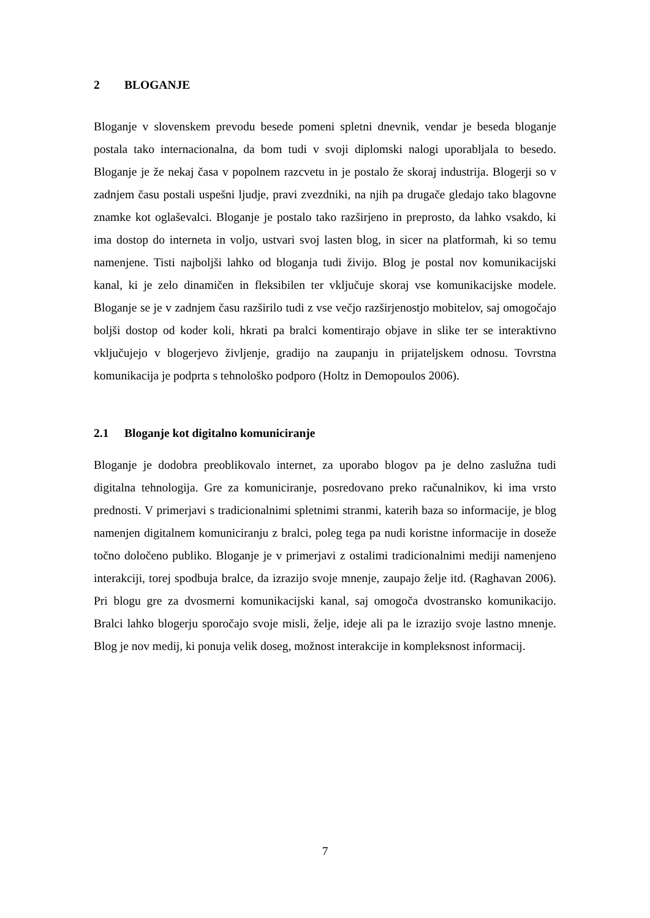2 BLOGANJE
Bloganje v slovenskem prevodu besede pomeni spletni dnevnik, vendar je beseda bloganje postala tako internacionalna, da bom tudi v svoji diplomski nalogi uporabljala to besedo. Bloganje je že nekaj časa v popolnem razcvetu in je postalo že skoraj industrija. Blogerji so v zadnjem času postali uspešni ljudje, pravi zvezdniki, na njih pa drugače gledajo tako blagovne znamke kot oglaševalci. Bloganje je postalo tako razširjeno in preprosto, da lahko vsakdo, ki ima dostop do interneta in voljo, ustvari svoj lasten blog, in sicer na platformah, ki so temu namenjene. Tisti najboljši lahko od bloganja tudi živijo. Blog je postal nov komunikacijski kanal, ki je zelo dinamičen in fleksibilen ter vključuje skoraj vse komunikacijske modele. Bloganje se je v zadnjem času razširilo tudi z vse večjo razširjenostjo mobitelov, saj omogočajo boljši dostop od koder koli, hkrati pa bralci komentirajo objave in slike ter se interaktivno vključujejo v blogerjevo življenje, gradijo na zaupanju in prijateljskem odnosu. Tovrstna komunikacija je podprta s tehnološko podporo (Holtz in Demopoulos 2006).
2.1 Bloganje kot digitalno komuniciranje
Bloganje je dodobra preoblikovalo internet, za uporabo blogov pa je delno zaslužna tudi digitalna tehnologija. Gre za komuniciranje, posredovano preko računalnikov, ki ima vrsto prednosti. V primerjavi s tradicionalnimi spletnimi stranmi, katerih baza so informacije, je blog namenjen digitalnem komuniciranju z bralci, poleg tega pa nudi koristne informacije in doseže točno določeno publiko. Bloganje je v primerjavi z ostalimi tradicionalnimi mediji namenjeno interakciji, torej spodbuja bralce, da izrazijo svoje mnenje, zaupajo želje itd. (Raghavan 2006). Pri blogu gre za dvosmerni komunikacijski kanal, saj omogoča dvostransko komunikacijo. Bralci lahko blogerju sporočajo svoje misli, želje, ideje ali pa le izrazijo svoje lastno mnenje. Blog je nov medij, ki ponuja velik doseg, možnost interakcije in kompleksnost informacij.
7